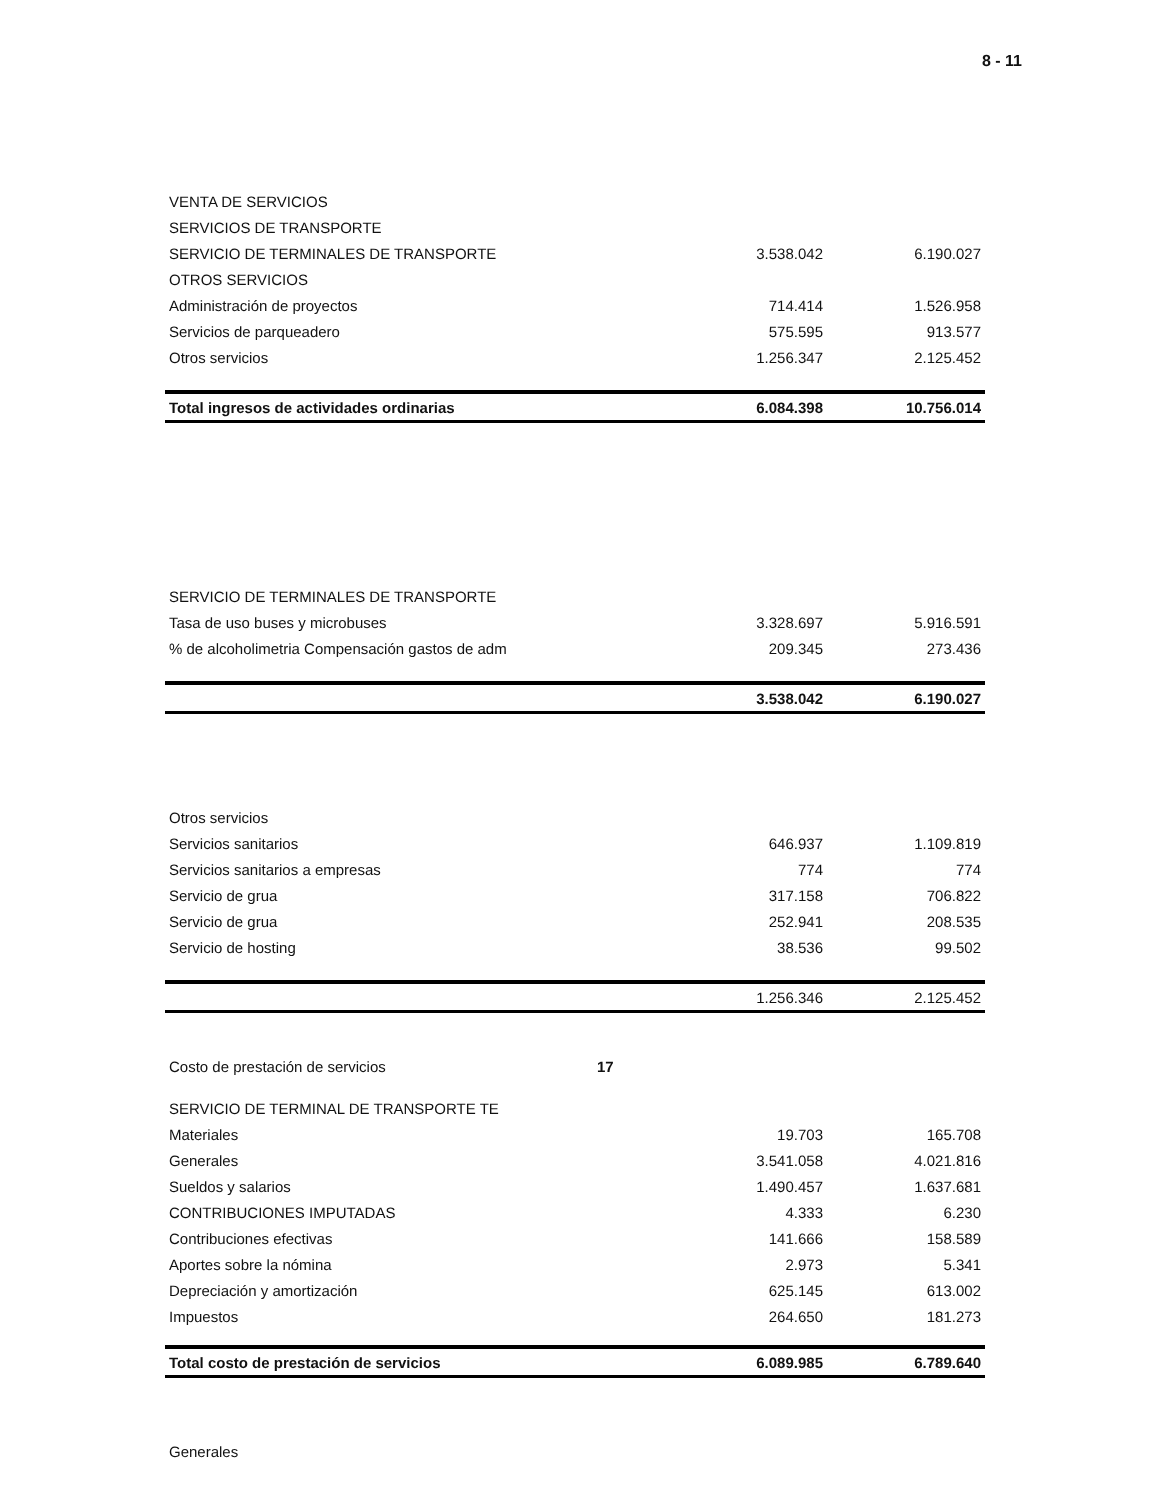8 - 11
| VENTA DE SERVICIOS | | | |
| SERVICIOS DE TRANSPORTE | | | |
| SERVICIO DE TERMINALES DE TRANSPORTE | | 3.538.042 | 6.190.027 |
| OTROS SERVICIOS | | | |
| Administración de proyectos | | 714.414 | 1.526.958 |
| Servicios de parqueadero | | 575.595 | 913.577 |
| Otros servicios | | 1.256.347 | 2.125.452 |
| Total ingresos de actividades ordinarias | | 6.084.398 | 10.756.014 |
| SERVICIO DE TERMINALES DE TRANSPORTE | | | |
| Tasa de uso buses y microbuses | | 3.328.697 | 5.916.591 |
| % de alcoholimetria Compensación gastos de adm | | 209.345 | 273.436 |
| | | 3.538.042 | 6.190.027 |
| Otros servicios | | | |
| Servicios sanitarios | | 646.937 | 1.109.819 |
| Servicios sanitarios a empresas | | 774 | 774 |
| Servicio de grua | | 317.158 | 706.822 |
| Servicio de grua | | 252.941 | 208.535 |
| Servicio de hosting | | 38.536 | 99.502 |
| | | 1.256.346 | 2.125.452 |
| Costo de prestación de servicios | 17 | | |
| SERVICIO DE TERMINAL DE TRANSPORTE TE | | | |
| Materiales | | 19.703 | 165.708 |
| Generales | | 3.541.058 | 4.021.816 |
| Sueldos y salarios | | 1.490.457 | 1.637.681 |
| CONTRIBUCIONES IMPUTADAS | | 4.333 | 6.230 |
| Contribuciones efectivas | | 141.666 | 158.589 |
| Aportes sobre la nómina | | 2.973 | 5.341 |
| Depreciación y amortización | | 625.145 | 613.002 |
| Impuestos | | 264.650 | 181.273 |
| Total costo de prestación de servicios | | 6.089.985 | 6.789.640 |
| Generales |